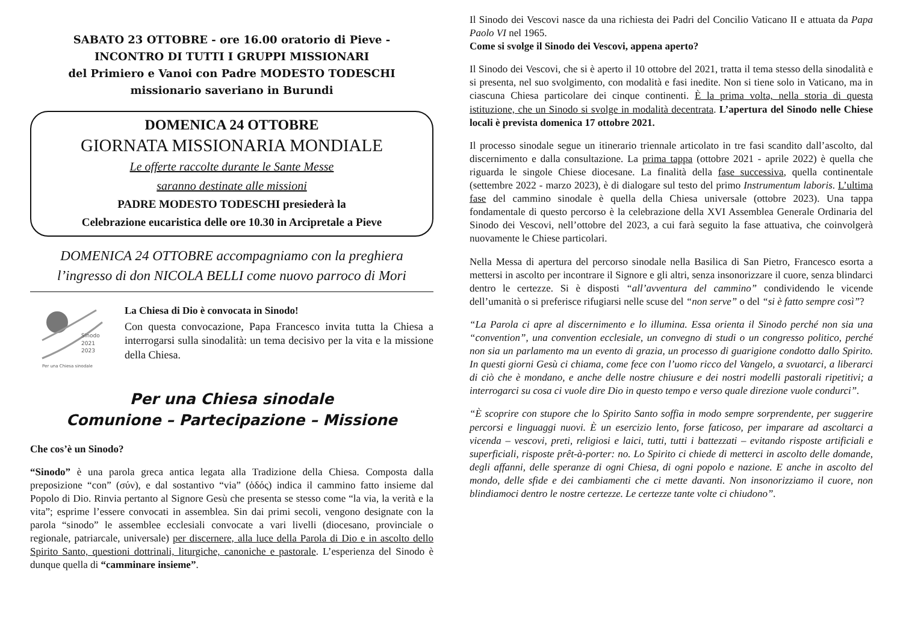SABATO 23 OTTOBRE - ore 16.00 oratorio di Pieve -
INCONTRO DI TUTTI I GRUPPI MISSIONARI
del Primiero e Vanoi con Padre MODESTO TODESCHI
missionario saveriano in Burundi
DOMENICA 24 OTTOBRE
GIORNATA MISSIONARIA MONDIALE
Le offerte raccolte durante le Sante Messe
saranno destinate alle missioni
PADRE MODESTO TODESCHI presiederà la
Celebrazione eucaristica delle ore 10.30 in Arcipretale a Pieve
DOMENICA 24 OTTOBRE accompagniamo con la preghiera
l’ingresso di don NICOLA BELLI come nuovo parroco di Mori
Sinodo
2021
2023
Per una Chiesa sinodale
La Chiesa di Dio è convocata in Sinodo!
Con questa convocazione, Papa Francesco invita tutta la Chiesa a interrogarsi sulla sinodalità: un tema decisivo per la vita e la missione della Chiesa.
Per una Chiesa sinodale
Comunione – Partecipazione – Missione
Che cos’è un Sinodo?
“Sinodo” è una parola greca antica legata alla Tradizione della Chiesa. Composta dalla preposizione “con” (σύν), e dal sostantivo “via” (ὁδός) indica il cammino fatto insieme dal Popolo di Dio. Rinvia pertanto al Signore Gesù che presenta se stesso come “la via, la verità e la vita”; esprime l’essere convocati in assemblea. Sin dai primi secoli, vengono designate con la parola “sinodo” le assemblee ecclesiali convocate a vari livelli (diocesano, provinciale o regionale, patriarcale, universale) per discernere, alla luce della Parola di Dio e in ascolto dello Spirito Santo, questioni dottrinali, liturgiche, canoniche e pastorale. L’esperienza del Sinodo è dunque quella di “camminare insieme”.
Il Sinodo dei Vescovi nasce da una richiesta dei Padri del Concilio Vaticano II e attuata da Papa Paolo VI nel 1965.
Come si svolge il Sinodo dei Vescovi, appena aperto?
Il Sinodo dei Vescovi, che si è aperto il 10 ottobre del 2021, tratta il tema stesso della sinodalità e si presenta, nel suo svolgimento, con modalità e fasi inedite. Non si tiene solo in Vaticano, ma in ciascuna Chiesa particolare dei cinque continenti. È la prima volta, nella storia di questa istituzione, che un Sinodo si svolge in modalità decentrata. L’apertura del Sinodo nelle Chiese locali è prevista domenica 17 ottobre 2021.
Il processo sinodale segue un itinerario triennale articolato in tre fasi scandito dall’ascolto, dal discernimento e dalla consultazione. La prima tappa (ottobre 2021 - aprile 2022) è quella che riguarda le singole Chiese diocesane. La finalità della fase successiva, quella continentale (settembre 2022 - marzo 2023), è di dialogare sul testo del primo Instrumentum laboris. L’ultima fase del cammino sinodale è quella della Chiesa universale (ottobre 2023). Una tappa fondamentale di questo percorso è la celebrazione della XVI Assemblea Generale Ordinaria del Sinodo dei Vescovi, nell’ottobre del 2023, a cui farà seguito la fase attuativa, che coinvolgerà nuovamente le Chiese particolari.
Nella Messa di apertura del percorso sinodale nella Basilica di San Pietro, Francesco esorta a mettersi in ascolto per incontrare il Signore e gli altri, senza insonorizzare il cuore, senza blindarci dentro le certezze. Si è disposti “all’avventura del cammino” condividendo le vicende dell’umanità o si preferisce rifugiarsi nelle scuse del “non serve” o del “si è fatto sempre così”?
“La Parola ci apre al discernimento e lo illumina. Essa orienta il Sinodo perché non sia una “convention”, una convention ecclesiale, un convegno di studi o un congresso politico, perché non sia un parlamento ma un evento di grazia, un processo di guarigione condotto dallo Spirito. In questi giorni Gesù ci chiama, come fece con l’uomo ricco del Vangelo, a svuotarci, a liberarci di ciò che è mondano, e anche delle nostre chiusure e dei nostri modelli pastorali ripetitivi; a interrogarci su cosa ci vuole dire Dio in questo tempo e verso quale direzione vuole condurci”.
“È scoprire con stupore che lo Spirito Santo soffia in modo sempre sorprendente, per suggerire percorsi e linguaggi nuovi. È un esercizio lento, forse faticoso, per imparare ad ascoltarci a vicenda – vescovi, preti, religiosi e laici, tutti, tutti i battezzati – evitando risposte artificiali e superficiali, risposte prêt-à-porter: no. Lo Spirito ci chiede di metterci in ascolto delle domande, degli affanni, delle speranze di ogni Chiesa, di ogni popolo e nazione. E anche in ascolto del mondo, delle sfide e dei cambiamenti che ci mette davanti. Non insonorizziamo il cuore, non blindiamoci dentro le nostre certezze. Le certezze tante volte ci chiudono”.